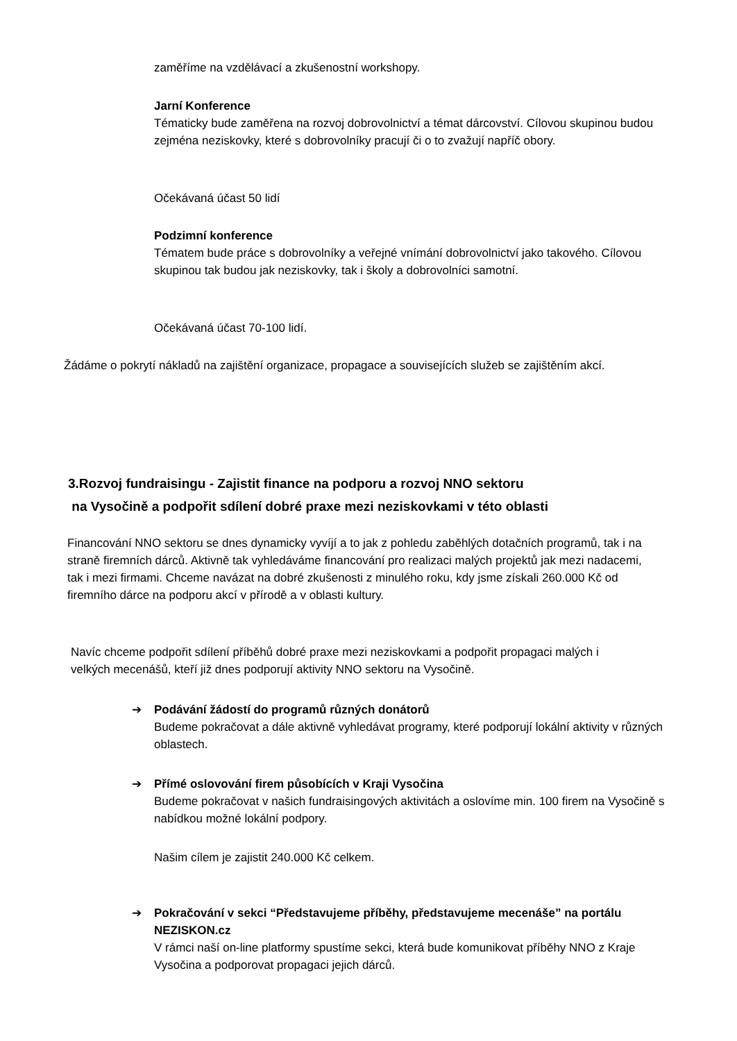zaměříme na vzdělávací a zkušenostní workshopy.
Jarní Konference
Tématicky bude zaměřena na rozvoj dobrovolnictví a témat dárcovství. Cílovou skupinou budou zejména neziskovky, které s dobrovolníky pracují či o to zvažují napříč obory.
Očekávaná účast 50 lidí
Podzimní konference
Tématem bude práce s dobrovolníky a veřejné vnímání dobrovolnictví jako takového. Cílovou skupinou tak budou jak neziskovky, tak i školy a dobrovolníci samotní.
Očekávaná účast 70-100 lidí.
Žádáme o pokrytí nákladů na zajištění organizace, propagace a souvisejících služeb se zajištěním akcí.
3.Rozvoj fundraisingu - Zajistit finance na podporu a rozvoj NNO sektoru
na Vysočině a podpořit sdílení dobré praxe mezi neziskovkami v této oblasti
Financování NNO sektoru se dnes dynamicky vyvíjí a to jak z pohledu zaběhlých dotačních programů, tak i na straně firemních dárců. Aktivně tak vyhledáváme financování pro realizaci malých projektů jak mezi nadacemi, tak i mezi firmami. Chceme navázat na dobré zkušenosti z minulého roku, kdy jsme získali 260.000 Kč od firemního dárce na podporu akcí v přírodě a v oblasti kultury.
Navíc chceme podpořit sdílení příběhů dobré praxe mezi neziskovkami a podpořit propagaci malých i velkých mecenášů, kteří již dnes podporují aktivity NNO sektoru na Vysočině.
➔
Podávání žádostí do programů různých donátorů
Budeme pokračovat a dále aktivně vyhledávat programy, které podporují lokální aktivity v různých oblastech.
➔
Přímé oslovování firem působících v Kraji Vysočina
Budeme pokračovat v našich fundraisingových aktivitách a oslovíme min. 100 firem na Vysočině s nabídkou možné lokální podpory.
Našim cílem je zajistit 240.000 Kč celkem.
➔
Pokračování v sekci “Představujeme příběhy, představujeme mecenáše” na portálu NEZISKON.cz
V rámci naší on-line platformy spustíme sekci, která bude komunikovat příběhy NNO z Kraje Vysočina a podporovat propagaci jejich dárců.